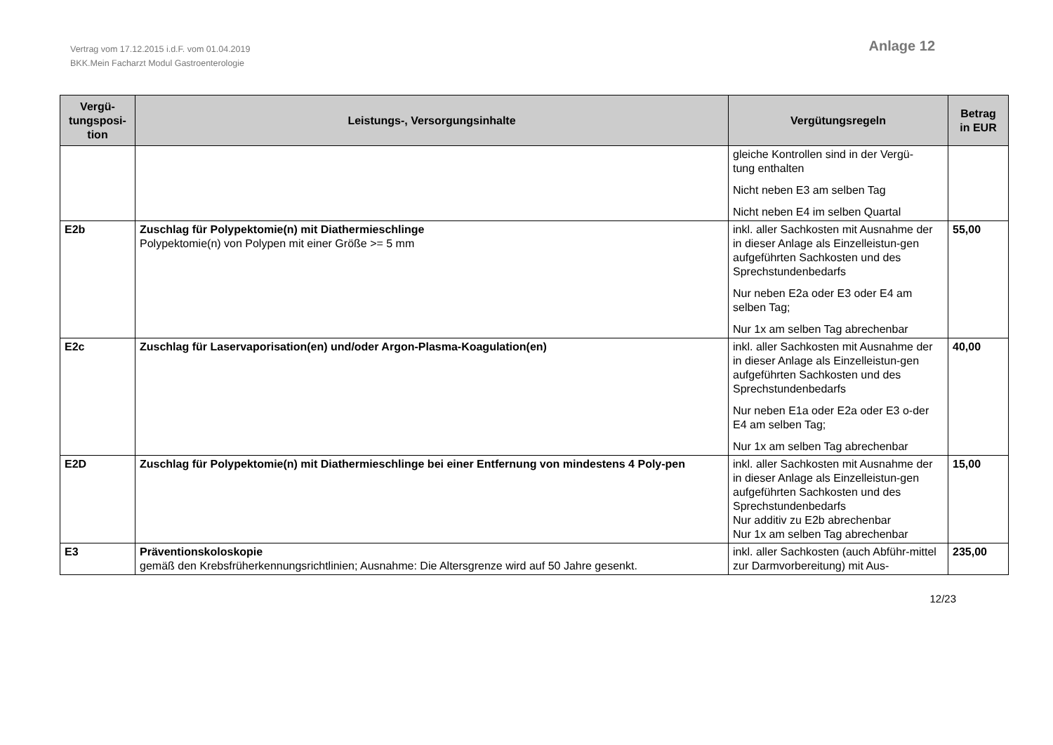Vertrag vom 17.12.2015 i.d.F. vom 01.04.2019
BKK.Mein Facharzt Modul Gastroenterologie
Anlage 12
| Vergü- tungsposi- tion | Leistungs-, Versorgungsinhalte | Vergütungsregeln | Betrag in EUR |
| --- | --- | --- | --- |
| | | gleiche Kontrollen sind in der Vergü- tung enthalten Nicht neben E3 am selben Tag Nicht neben E4 im selben Quartal | |
| E2b | Zuschlag für Polypektomie(n) mit Diathermieschlinge Polypektomie(n) von Polypen mit einer Größe >= 5 mm | inkl. aller Sachkosten mit Ausnahme der in dieser Anlage als Einzelleistun-gen aufgeführten Sachkosten und des Sprechstundenbedarfs Nur neben E2a oder E3 oder E4 am selben Tag; Nur 1x am selben Tag abrechenbar | 55,00 |
| E2c | Zuschlag für Laservaporisation(en) und/oder Argon-Plasma-Koagulation(en) | inkl. aller Sachkosten mit Ausnahme der in dieser Anlage als Einzelleistun-gen aufgeführten Sachkosten und des Sprechstundenbedarfs Nur neben E1a oder E2a oder E3 o-der E4 am selben Tag; Nur 1x am selben Tag abrechenbar | 40,00 |
| E2D | Zuschlag für Polypektomie(n) mit Diathermieschlinge bei einer Entfernung von mindestens 4 Poly-pen | inkl. aller Sachkosten mit Ausnahme der in dieser Anlage als Einzelleistun-gen aufgeführten Sachkosten und des Sprechstundenbedarfs Nur additiv zu E2b abrechenbar Nur 1x am selben Tag abrechenbar | 15,00 |
| E3 | Präventionskoloskopie gemäß den Krebsfrüherkennungsrichtlinien; Ausnahme: Die Altersgrenze wird auf 50 Jahre gesenkt. | inkl. aller Sachkosten (auch Abführ-mittel zur Darmvorbereitung) mit Aus- | 235,00 |
12/23